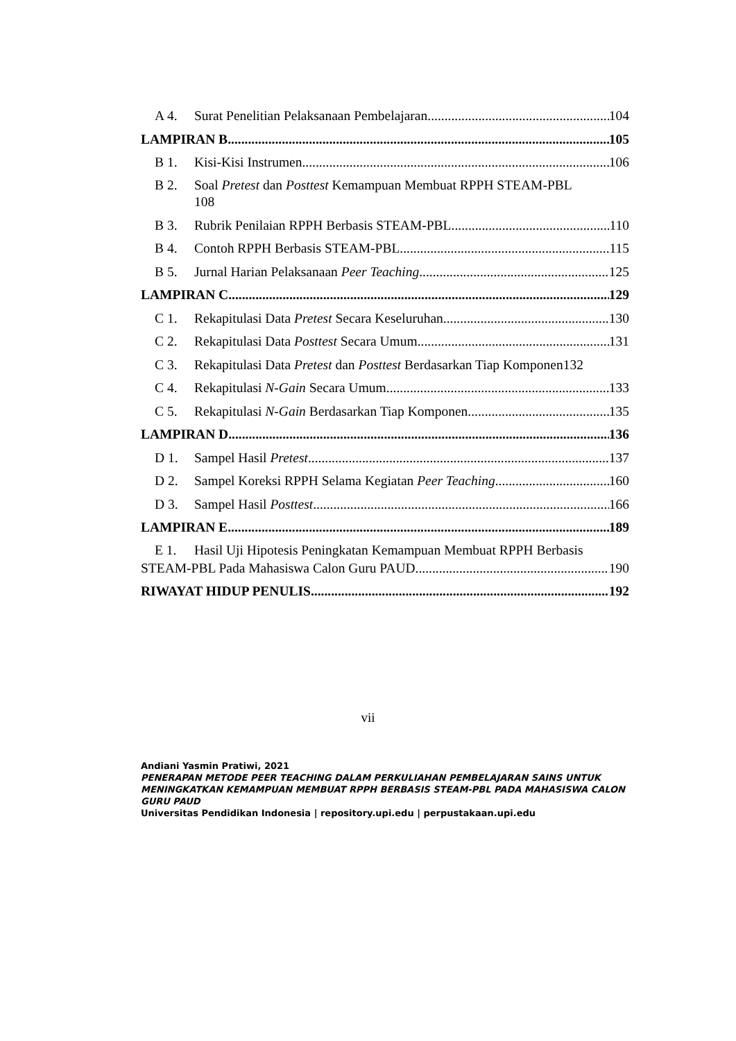A 4. Surat Penelitian Pelaksanaan Pembelajaran 104
LAMPIRAN B 105
B 1. Kisi-Kisi Instrumen 106
B 2. Soal Pretest dan Posttest Kemampuan Membuat RPPH STEAM-PBL
108
B 3. Rubrik Penilaian RPPH Berbasis STEAM-PBL 110
B 4. Contoh RPPH Berbasis STEAM-PBL 115
B 5. Jurnal Harian Pelaksanaan Peer Teaching 125
LAMPIRAN C 129
C 1. Rekapitulasi Data Pretest Secara Keseluruhan 130
C 2. Rekapitulasi Data Posttest Secara Umum 131
C 3. Rekapitulasi Data Pretest dan Posttest Berdasarkan Tiap Komponen 132
C 4. Rekapitulasi N-Gain Secara Umum 133
C 5. Rekapitulasi N-Gain Berdasarkan Tiap Komponen 135
LAMPIRAN D 136
D 1. Sampel Hasil Pretest 137
D 2. Sampel Koreksi RPPH Selama Kegiatan Peer Teaching 160
D 3. Sampel Hasil Posttest 166
LAMPIRAN E 189
E 1. Hasil Uji Hipotesis Peningkatan Kemampuan Membuat RPPH Berbasis
STEAM-PBL Pada Mahasiswa Calon Guru PAUD 190
RIWAYAT HIDUP PENULIS 192
vii
Andiani Yasmin Pratiwi, 2021
PENERAPAN METODE PEER TEACHING DALAM PERKULIAHAN PEMBELAJARAN SAINS UNTUK MENINGKATKAN KEMAMPUAN MEMBUAT RPPH BERBASIS STEAM-PBL PADA MAHASISWA CALON GURU PAUD
Universitas Pendidikan Indonesia | repository.upi.edu | perpustakaan.upi.edu